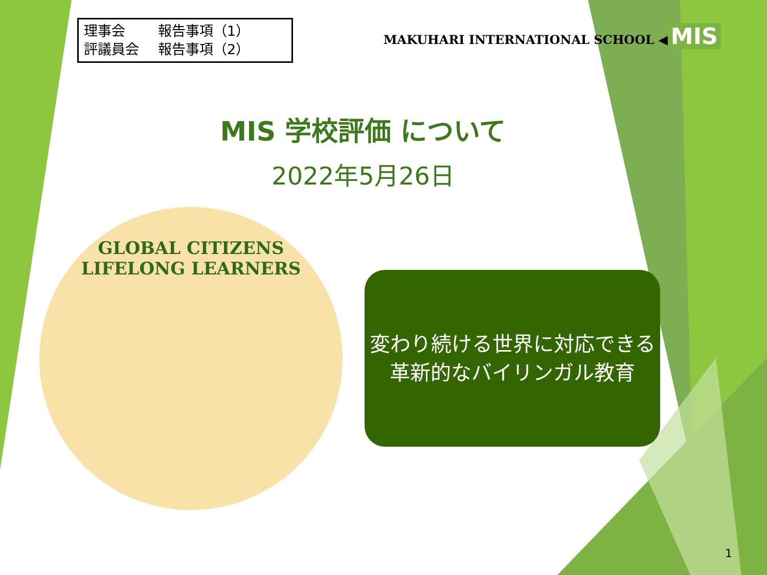理事会 報告事項（1）
評議員会 報告事項（2）
MAKUHARI INTERNATIONAL SCHOOL ◀ MIS
MIS 学校評価 について
2022年5月26日
GLOBAL CITIZENS
LIFELONG LEARNERS
変わり続ける世界に対応できる
革新的なバイリンガル教育
1